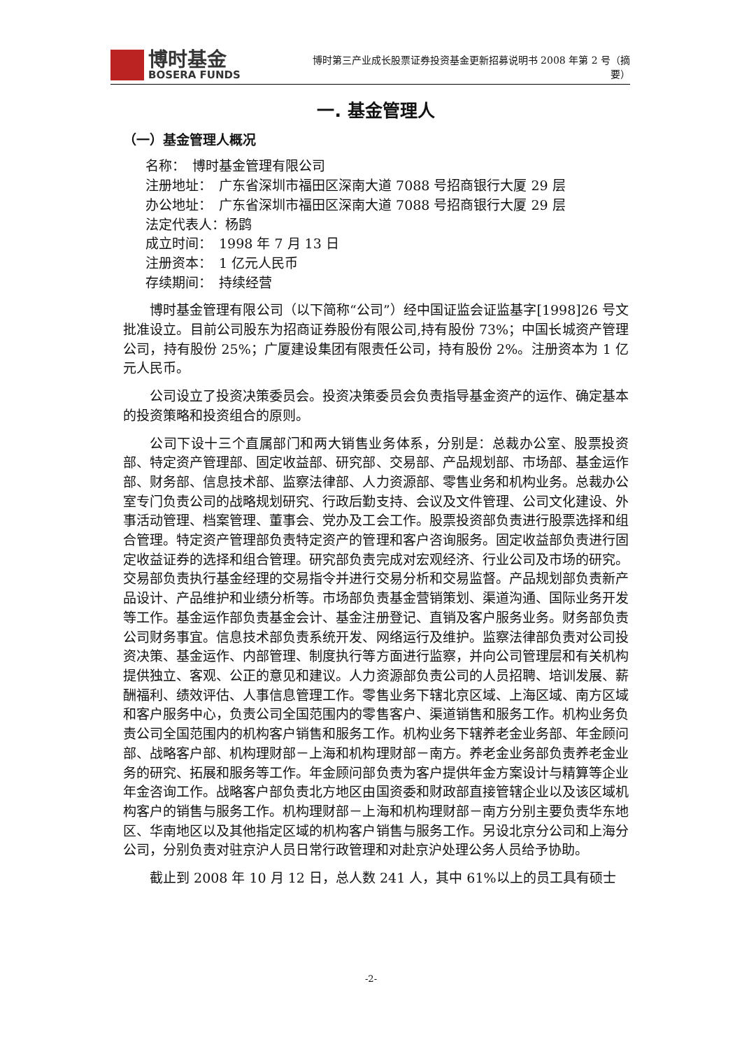博时基金
BOSERA FUNDS
博时第三产业成长股票证券投资基金更新招募说明书 2008 年第 2 号（摘要）
一. 基金管理人
（一）基金管理人概况
名称：　博时基金管理有限公司
注册地址：　广东省深圳市福田区深南大道 7088 号招商银行大厦 29 层
办公地址：　广东省深圳市福田区深南大道 7088 号招商银行大厦 29 层
法定代表人：杨鹍
成立时间：　1998 年 7 月 13 日
注册资本：　1 亿元人民币
存续期间：　持续经营
博时基金管理有限公司（以下简称“公司”）经中国证监会证监基字[1998]26 号文批准设立。目前公司股东为招商证券股份有限公司,持有股份 73%；中国长城资产管理公司，持有股份 25%；广厦建设集团有限责任公司，持有股份 2%。注册资本为 1 亿元人民币。
公司设立了投资决策委员会。投资决策委员会负责指导基金资产的运作、确定基本的投资策略和投资组合的原则。
公司下设十三个直属部门和两大销售业务体系，分别是：总裁办公室、股票投资部、特定资产管理部、固定收益部、研究部、交易部、产品规划部、市场部、基金运作部、财务部、信息技术部、监察法律部、人力资源部、零售业务和机构业务。总裁办公室专门负责公司的战略规划研究、行政后勤支持、会议及文件管理、公司文化建设、外事活动管理、档案管理、董事会、党办及工会工作。股票投资部负责进行股票选择和组合管理。特定资产管理部负责特定资产的管理和客户咨询服务。固定收益部负责进行固定收益证券的选择和组合管理。研究部负责完成对宏观经济、行业公司及市场的研究。交易部负责执行基金经理的交易指令并进行交易分析和交易监督。产品规划部负责新产品设计、产品维护和业绩分析等。市场部负责基金营销策划、渠道沟通、国际业务开发等工作。基金运作部负责基金会计、基金注册登记、直销及客户服务业务。财务部负责公司财务事宜。信息技术部负责系统开发、网络运行及维护。监察法律部负责对公司投资决策、基金运作、内部管理、制度执行等方面进行监察，并向公司管理层和有关机构提供独立、客观、公正的意见和建议。人力资源部负责公司的人员招聘、培训发展、薪酬福利、绩效评估、人事信息管理工作。零售业务下辖北京区域、上海区域、南方区域和客户服务中心，负责公司全国范围内的零售客户、渠道销售和服务工作。机构业务负责公司全国范围内的机构客户销售和服务工作。机构业务下辖养老金业务部、年金顾问部、战略客户部、机构理财部－上海和机构理财部－南方。养老金业务部负责养老金业务的研究、拓展和服务等工作。年金顾问部负责为客户提供年金方案设计与精算等企业年金咨询工作。战略客户部负责北方地区由国资委和财政部直接管辖企业以及该区域机构客户的销售与服务工作。机构理财部－上海和机构理财部－南方分别主要负责华东地区、华南地区以及其他指定区域的机构客户销售与服务工作。另设北京分公司和上海分公司，分别负责对驻京沪人员日常行政管理和对赴京沪处理公务人员给予协助。
截止到 2008 年 10 月 12 日，总人数 241 人，其中 61%以上的员工具有硕士
-2-